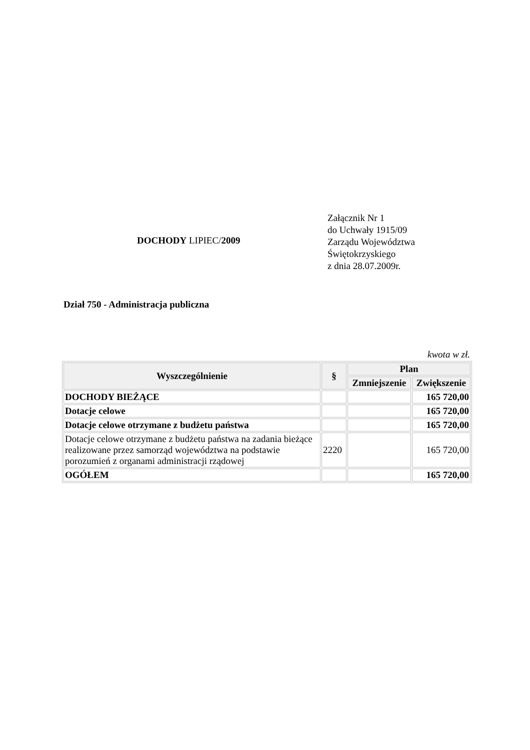Załącznik Nr 1
do Uchwały 1915/09
Zarządu Województwa
Świętokrzyskiego
z dnia 28.07.2009r.
DOCHODY LIPIEC/2009
Dział 750 - Administracja publiczna
kwota w zł.
| Wyszczególnienie | § | Plan | |
| --- | --- | --- | --- |
| | | Zmniejszenie | Zwiększenie |
| DOCHODY BIEŻĄCE | | | 165 720,00 |
| Dotacje celowe | | | 165 720,00 |
| Dotacje celowe otrzymane z budżetu państwa | | | 165 720,00 |
| Dotacje celowe otrzymane z budżetu państwa na zadania bieżące realizowane przez samorząd województwa na podstawie porozumień z organami administracji rządowej | 2220 | | 165 720,00 |
| OGÓŁEM | | | 165 720,00 |